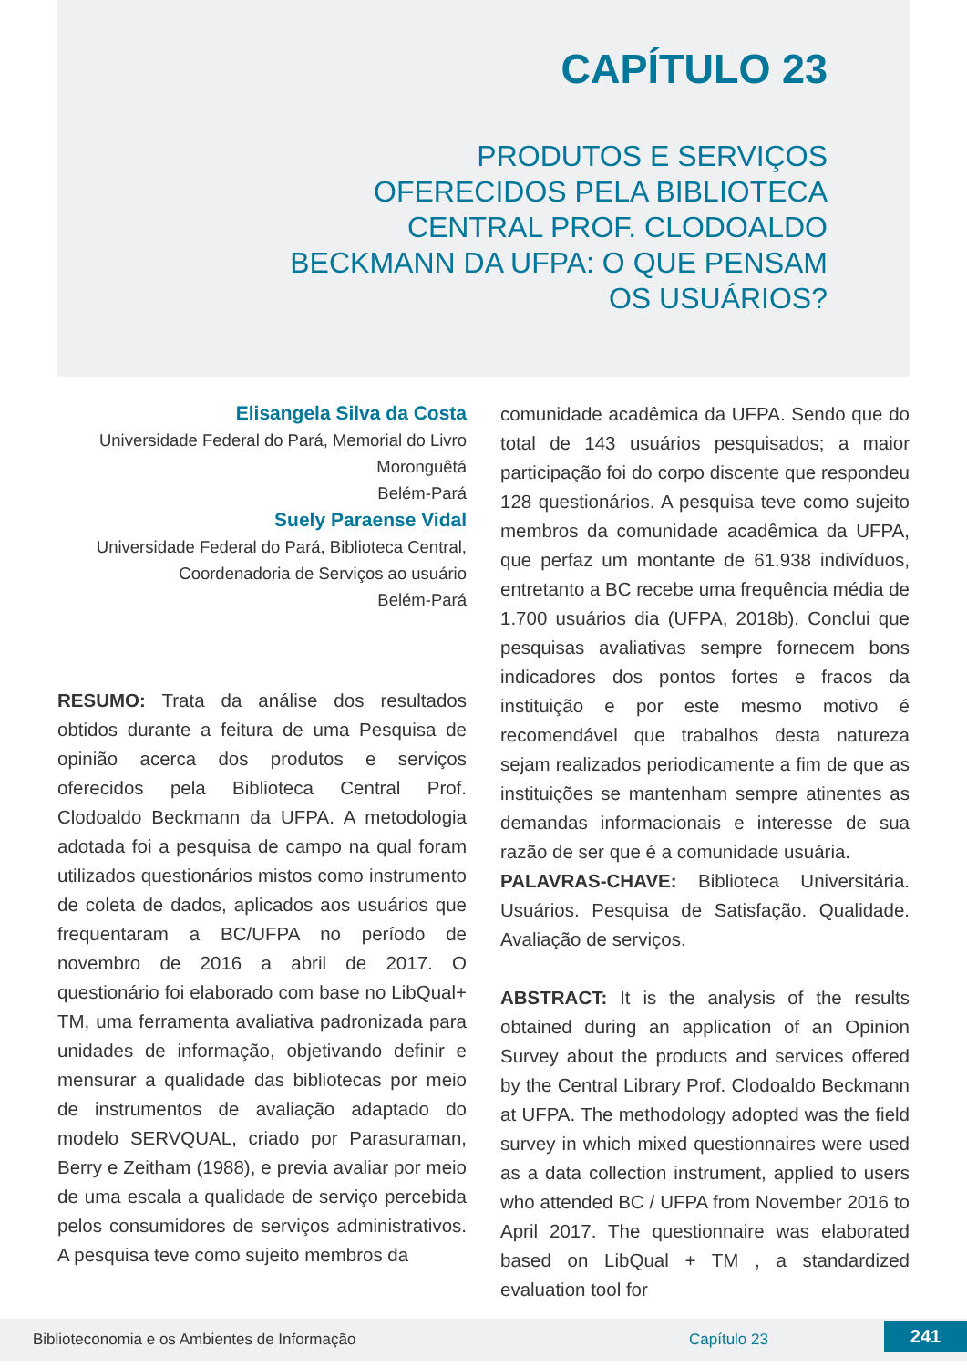CAPÍTULO 23
PRODUTOS E SERVIÇOS OFERECIDOS PELA BIBLIOTECA CENTRAL PROF. CLODOALDO BECKMANN DA UFPA: O QUE PENSAM OS USUÁRIOS?
Elisangela Silva da Costa
Universidade Federal do Pará, Memorial do Livro Moronguêtá
Belém-Pará
Suely Paraense Vidal
Universidade Federal do Pará, Biblioteca Central, Coordenadoria de Serviços ao usuário
Belém-Pará
RESUMO: Trata da análise dos resultados obtidos durante a feitura de uma Pesquisa de opinião acerca dos produtos e serviços oferecidos pela Biblioteca Central Prof. Clodoaldo Beckmann da UFPA. A metodologia adotada foi a pesquisa de campo na qual foram utilizados questionários mistos como instrumento de coleta de dados, aplicados aos usuários que frequentaram a BC/UFPA no período de novembro de 2016 a abril de 2017. O questionário foi elaborado com base no LibQual+ TM, uma ferramenta avaliativa padronizada para unidades de informação, objetivando definir e mensurar a qualidade das bibliotecas por meio de instrumentos de avaliação adaptado do modelo SERVQUAL, criado por Parasuraman, Berry e Zeitham (1988), e previa avaliar por meio de uma escala a qualidade de serviço percebida pelos consumidores de serviços administrativos. A pesquisa teve como sujeito membros da
comunidade acadêmica da UFPA. Sendo que do total de 143 usuários pesquisados; a maior participação foi do corpo discente que respondeu 128 questionários. A pesquisa teve como sujeito membros da comunidade acadêmica da UFPA, que perfaz um montante de 61.938 indivíduos, entretanto a BC recebe uma frequência média de 1.700 usuários dia (UFPA, 2018b). Conclui que pesquisas avaliativas sempre fornecem bons indicadores dos pontos fortes e fracos da instituição e por este mesmo motivo é recomendável que trabalhos desta natureza sejam realizados periodicamente a fim de que as instituições se mantenham sempre atinentes as demandas informacionais e interesse de sua razão de ser que é a comunidade usuária.
PALAVRAS-CHAVE: Biblioteca Universitária. Usuários. Pesquisa de Satisfação. Qualidade. Avaliação de serviços.
ABSTRACT: It is the analysis of the results obtained during an application of an Opinion Survey about the products and services offered by the Central Library Prof. Clodoaldo Beckmann at UFPA. The methodology adopted was the field survey in which mixed questionnaires were used as a data collection instrument, applied to users who attended BC / UFPA from November 2016 to April 2017. The questionnaire was elaborated based on LibQual + TM , a standardized evaluation tool for
Biblioteconomia e os Ambientes de Informação Capítulo 23 241